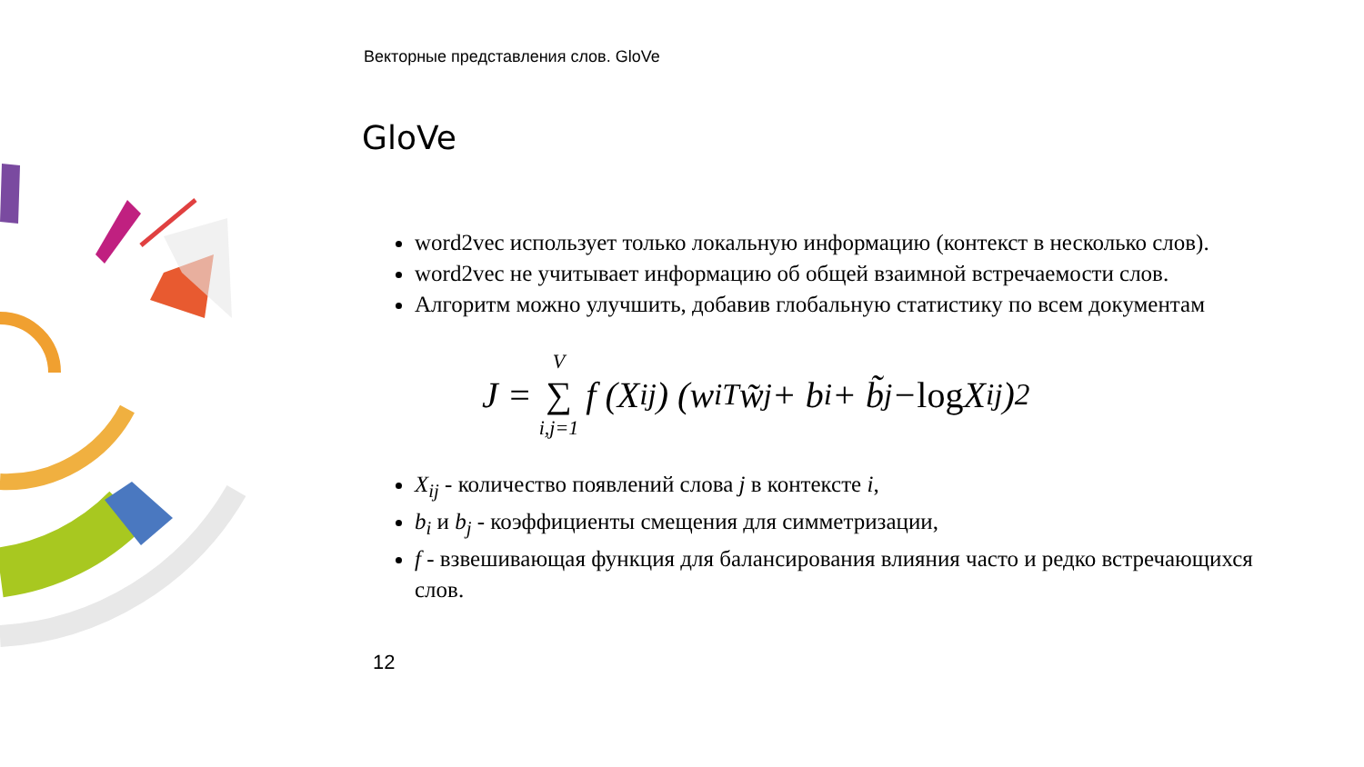Векторные представления слов. GloVe
GloVe
word2vec использует только локальную информацию (контекст в несколько слов).
word2vec не учитывает информацию об общей взаимной встречаемости слов.
Алгоритм можно улучшить, добавив глобальную статистику по всем документам
J = V ∑ i,j=1 f (X<sub>ij</sub>) (w<sub>i</sub><sup>T</sup> w̃<sub>j</sub> + b<sub>i</sub> + b̃<sub>j</sub> − log X<sub>ij</sub>)<sup>2</sup>
X<sub>ij</sub> - количество появлений слова j в контексте i,
b<sub>i</sub> и b<sub>j</sub> - коэффициенты смещения для симметризации,
f - взвешивающая функция для балансирования влияния часто и редко встречающихся слов.
12